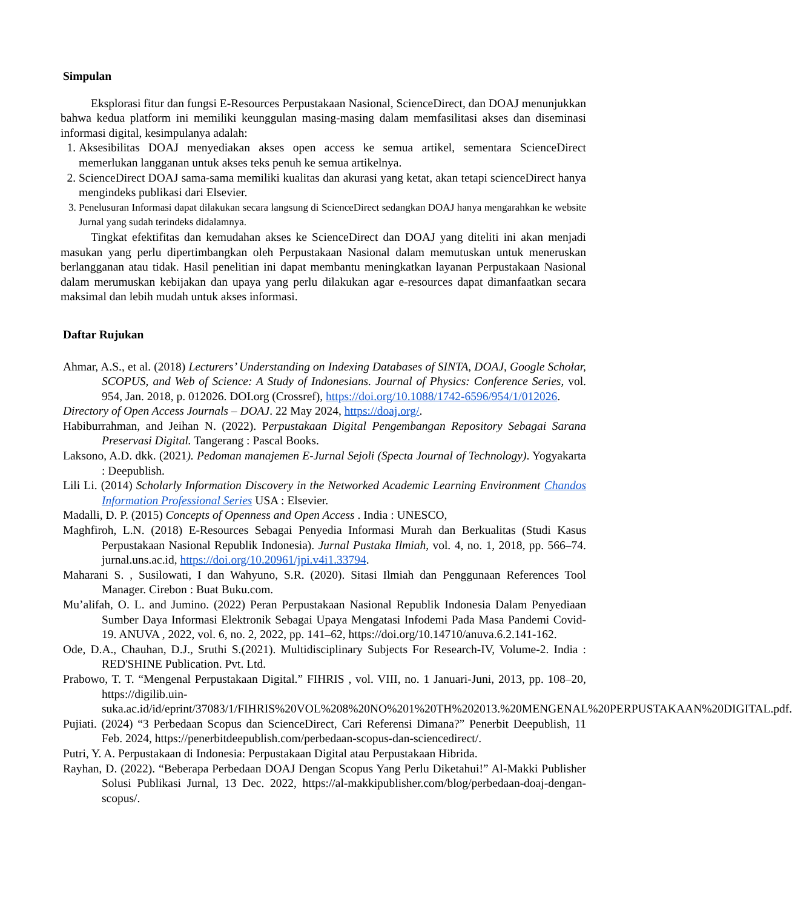Simpulan
Eksplorasi fitur dan fungsi E-Resources Perpustakaan Nasional, ScienceDirect, dan DOAJ menunjukkan bahwa kedua platform ini memiliki keunggulan masing-masing dalam memfasilitasi akses dan diseminasi informasi digital, kesimpulanya adalah:
1. Aksesibilitas DOAJ menyediakan akses open access ke semua artikel, sementara ScienceDirect memerlukan langganan untuk akses teks penuh ke semua artikelnya.
2. ScienceDirect DOAJ sama-sama memiliki kualitas dan akurasi yang ketat, akan tetapi scienceDirect hanya mengindeks publikasi dari Elsevier.
3. Penelusuran Informasi dapat dilakukan secara langsung di ScienceDirect sedangkan DOAJ hanya mengarahkan ke website Jurnal yang sudah terindeks didalamnya.
Tingkat efektifitas dan kemudahan akses ke ScienceDirect dan DOAJ yang diteliti ini akan menjadi masukan yang perlu dipertimbangkan oleh Perpustakaan Nasional dalam memutuskan untuk meneruskan berlangganan atau tidak. Hasil penelitian ini dapat membantu meningkatkan layanan Perpustakaan Nasional dalam merumuskan kebijakan dan upaya yang perlu dilakukan agar e-resources dapat dimanfaatkan secara maksimal dan lebih mudah untuk akses informasi.
Daftar Rujukan
Ahmar, A.S., et al. (2018) Lecturers’ Understanding on Indexing Databases of SINTA, DOAJ, Google Scholar, SCOPUS, and Web of Science: A Study of Indonesians. Journal of Physics: Conference Series, vol. 954, Jan. 2018, p. 012026. DOI.org (Crossref), https://doi.org/10.1088/1742-6596/954/1/012026.
Directory of Open Access Journals – DOAJ. 22 May 2024, https://doaj.org/.
Habiburrahman, and Jeihan N. (2022). Perpustakaan Digital Pengembangan Repository Sebagai Sarana Preservasi Digital. Tangerang : Pascal Books.
Laksono, A.D. dkk. (2021). Pedoman manajemen E-Jurnal Sejoli (Specta Journal of Technology). Yogyakarta : Deepublish.
Lili Li. (2014) Scholarly Information Discovery in the Networked Academic Learning Environment Chandos Information Professional Series USA : Elsevier.
Madalli, D. P. (2015) Concepts of Openness and Open Access . India : UNESCO,
Maghfiroh, L.N. (2018) E-Resources Sebagai Penyedia Informasi Murah dan Berkualitas (Studi Kasus Perpustakaan Nasional Republik Indonesia). Jurnal Pustaka Ilmiah, vol. 4, no. 1, 2018, pp. 566–74. jurnal.uns.ac.id, https://doi.org/10.20961/jpi.v4i1.33794.
Maharani S. , Susilowati, I dan Wahyuno, S.R. (2020). Sitasi Ilmiah dan Penggunaan References Tool Manager. Cirebon : Buat Buku.com.
Mu’alifah, O. L. and Jumino. (2022) Peran Perpustakaan Nasional Republik Indonesia Dalam Penyediaan Sumber Daya Informasi Elektronik Sebagai Upaya Mengatasi Infodemi Pada Masa Pandemi Covid-19. ANUVA , 2022, vol. 6, no. 2, 2022, pp. 141–62, https://doi.org/10.14710/anuva.6.2.141-162.
Ode, D.A., Chauhan, D.J., Sruthi S.(2021). Multidisciplinary Subjects For Research-IV, Volume-2. India : RED'SHINE Publication. Pvt. Ltd.
Prabowo, T. T. “Mengenal Perpustakaan Digital.” FIHRIS , vol. VIII, no. 1 Januari-Juni, 2013, pp. 108–20, https://digilib.uin-suka.ac.id/id/eprint/37083/1/FIHRIS%20VOL%208%20NO%201%20TH%202013.%20MENGENAL%20PERPUSTAKAAN%20DIGITAL.pdf.
Pujiati. (2024) “3 Perbedaan Scopus dan ScienceDirect, Cari Referensi Dimana?” Penerbit Deepublish, 11 Feb. 2024, https://penerbitdeepublish.com/perbedaan-scopus-dan-sciencedirect/.
Putri, Y. A. Perpustakaan di Indonesia: Perpustakaan Digital atau Perpustakaan Hibrida.
Rayhan, D. (2022). “Beberapa Perbedaan DOAJ Dengan Scopus Yang Perlu Diketahui!” Al-Makki Publisher Solusi Publikasi Jurnal, 13 Dec. 2022, https://al-makkipublisher.com/blog/perbedaan-doaj-dengan-scopus/.